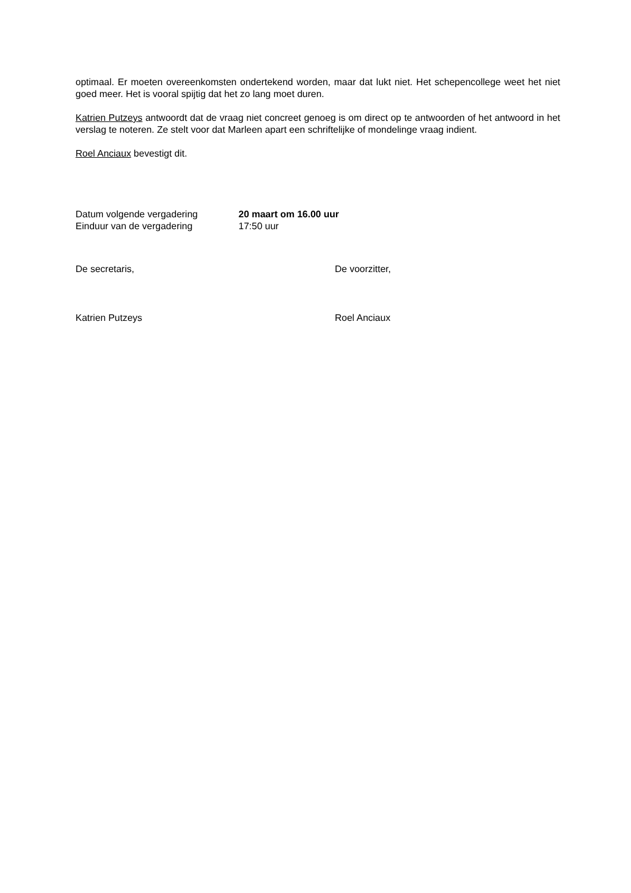optimaal. Er moeten overeenkomsten ondertekend worden, maar dat lukt niet. Het schepencollege weet het niet goed meer. Het is vooral spijtig dat het zo lang moet duren.
Katrien Putzeys antwoordt dat de vraag niet concreet genoeg is om direct op te antwoorden of het antwoord in het verslag te noteren. Ze stelt voor dat Marleen apart een schriftelijke of mondelinge vraag indient.
Roel Anciaux bevestigt dit.
Datum volgende vergadering 20 maart om 16.00 uur
Einduur van de vergadering 17:50 uur
De secretaris, De voorzitter,
Katrien Putzeys Roel Anciaux